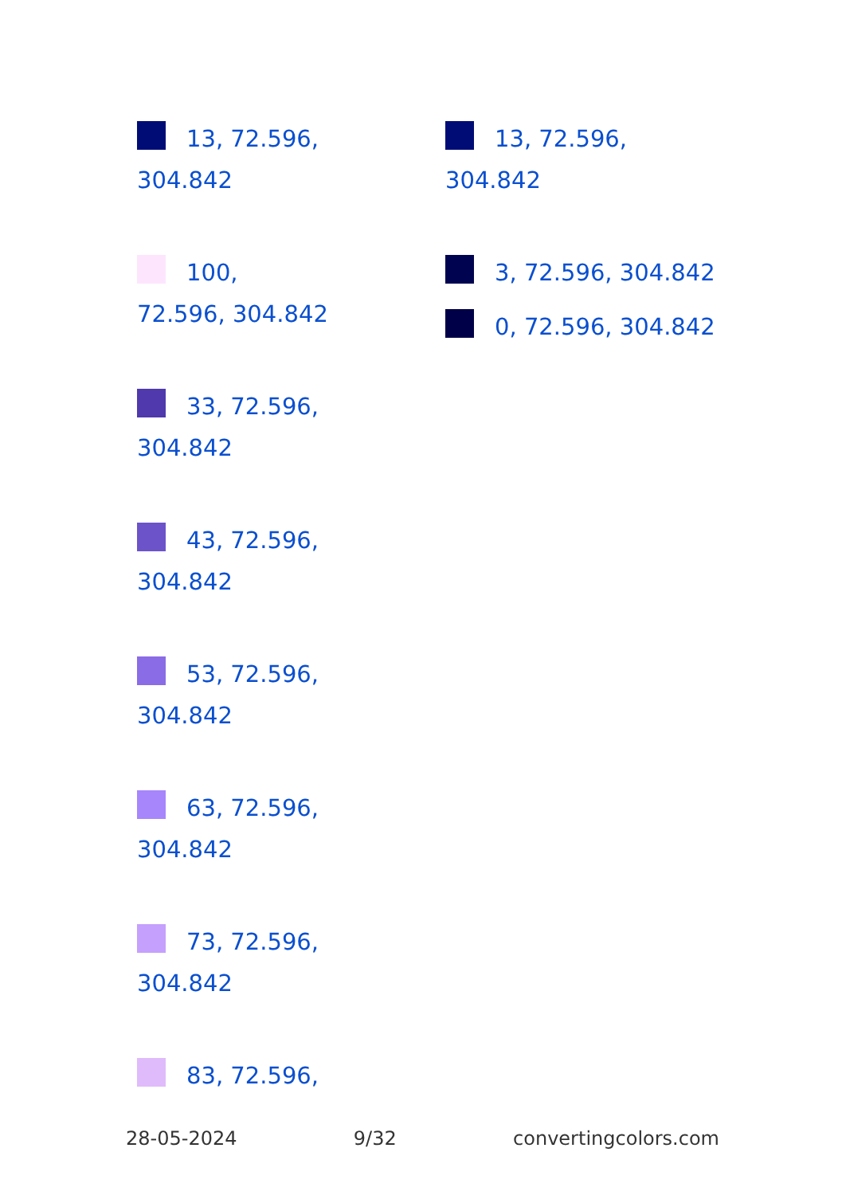13, 72.596, 304.842
100, 72.596, 304.842
33, 72.596, 304.842
43, 72.596, 304.842
53, 72.596, 304.842
63, 72.596, 304.842
73, 72.596, 304.842
83, 72.596,
13, 72.596, 304.842
3, 72.596, 304.842
0, 72.596, 304.842
28-05-2024 9/32 convertingcolors.com